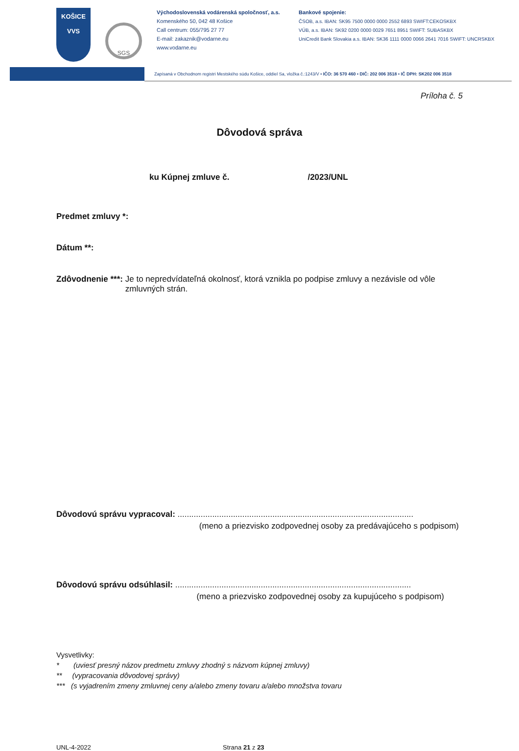KOŠICE
VVS
SGS
Východoslovenská vodárenská spoločnosť, a.s.
Komenského 50, 042 48 Košice
Call centrum: 055/795 27 77
E-mail: zakaznik@vodarne.eu
www.vodarne.eu
Bankové spojenie:
ČSOB, a.s. IBAN: SK95 7500 0000 0000 2552 6893 SWIFT:CEKOSKBX
VÚB, a.s. IBAN: SK92 0200 0000 0029 7651 8951 SWIFT: SUBASKBX
UniCredit Bank Slovakia a.s. IBAN: SK36 1111 0000 0066 2641 7016 SWIFT: UNCRSKBX
Zapísaná v Obchodnom registri Mestského súdu Košice, oddiel Sa, vložka č.:1243/V • IČO: 36 570 460 • DIČ: 202 006 3518 • IČ DPH: SK202 006 3518
Príloha č. 5
Dôvodová správa
ku Kúpnej zmluve č. /2023/UNL
Predmet zmluvy *:
Dátum **:
Zdôvodnenie ***: Je to nepredvídateľná okolnosť, ktorá vznikla po podpise zmluvy a nezávisle od vôle zmluvných strán.
Dôvodovú správu vypracoval: ......................................................................................................
(meno a priezvisko zodpovednej osoby za predávajúceho s podpisom)
Dôvodovú správu odsúhlasil: ......................................................................................................
(meno a priezvisko zodpovednej osoby za kupujúceho s podpisom)
Vysvetlivky:
* (uviesť presný názov predmetu zmluvy zhodný s názvom kúpnej zmluvy)
** (vypracovania dôvodovej správy)
*** (s vyjadrením zmeny zmluvnej ceny a/alebo zmeny tovaru a/alebo množstva tovaru
UNL-4-2022 Strana 21 z 23